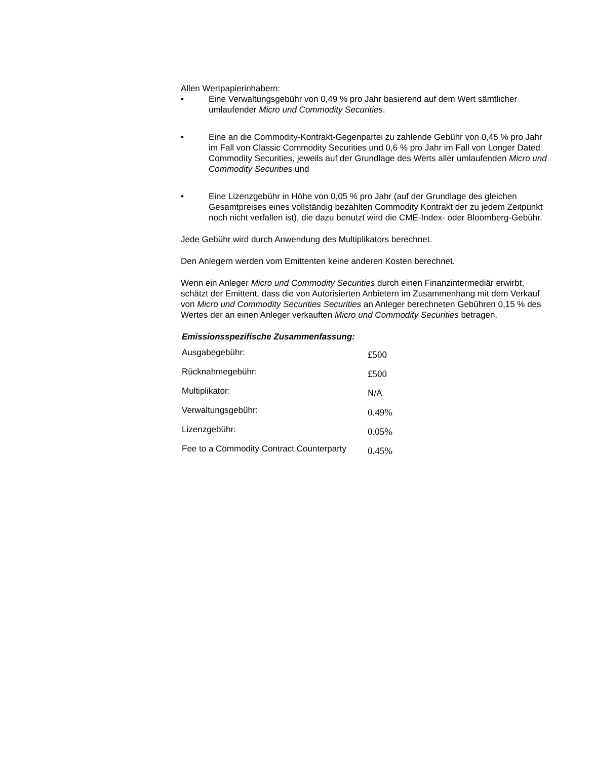Allen Wertpapierinhabern:
• Eine Verwaltungsgebühr von 0,49 % pro Jahr basierend auf dem Wert sämtlicher umlaufender Micro und Commodity Securities.
• Eine an die Commodity-Kontrakt-Gegenpartei zu zahlende Gebühr von 0,45 % pro Jahr im Fall von Classic Commodity Securities und 0,6 % pro Jahr im Fall von Longer Dated Commodity Securities, jeweils auf der Grundlage des Werts aller umlaufenden Micro und Commodity Securities und
• Eine Lizenzgebühr in Höhe von 0,05 % pro Jahr (auf der Grundlage des gleichen Gesamtpreises eines vollständig bezahlten Commodity Kontrakt der zu jedem Zeitpunkt noch nicht verfallen ist), die dazu benutzt wird die CME-Index- oder Bloomberg-Gebühr.
Jede Gebühr wird durch Anwendung des Multiplikators berechnet.
Den Anlegern werden vom Emittenten keine anderen Kosten berechnet.
Wenn ein Anleger Micro und Commodity Securities durch einen Finanzintermediär erwirbt, schätzt der Emittent, dass die von Autorisierten Anbietern im Zusammenhang mit dem Verkauf von Micro und Commodity Securities Securities an Anleger berechneten Gebühren 0,15 % des Wertes der an einen Anleger verkauften Micro und Commodity Securities betragen.
Emissionsspezifische Zusammenfassung:
| Ausgabegebühr: | £500 |
| Rücknahmegebühr: | £500 |
| Multiplikator: | N/A |
| Verwaltungsgebühr: | 0.49% |
| Lizenzgebühr: | 0.05% |
| Fee to a Commodity Contract Counterparty | 0.45% |